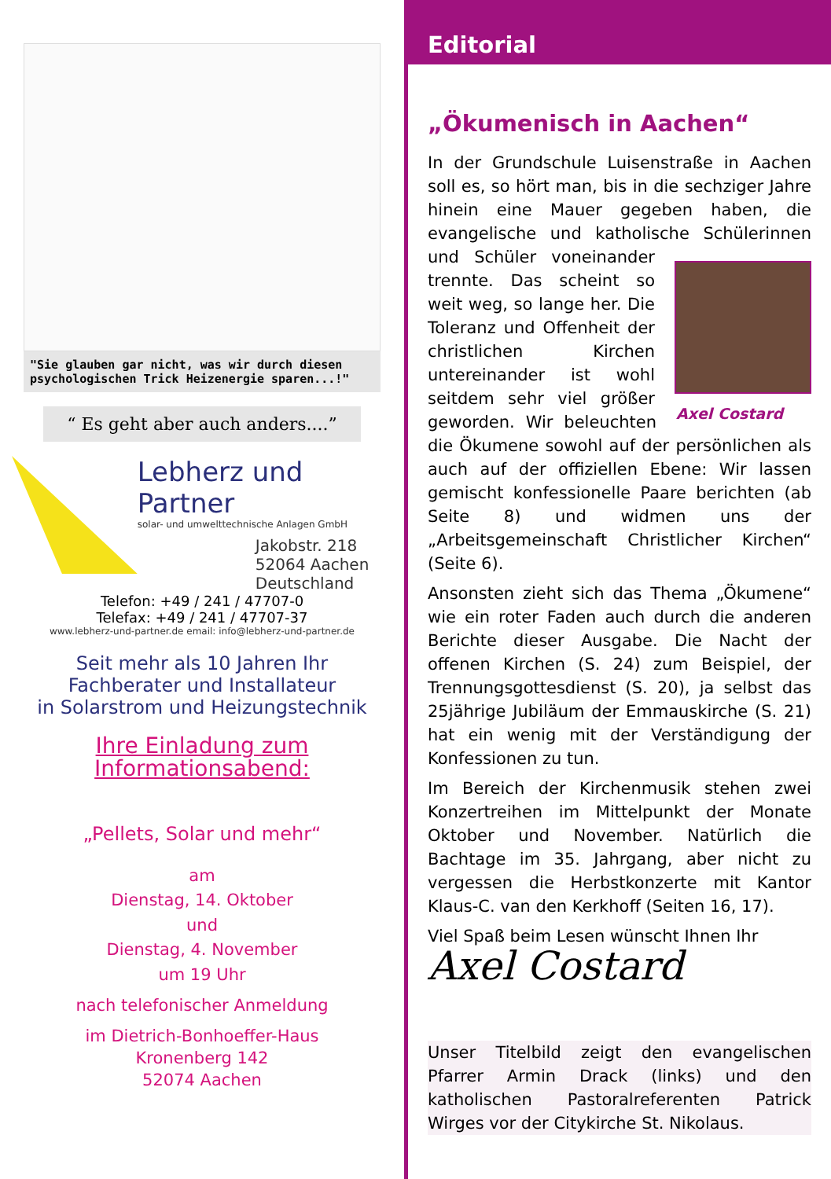"Sie glauben gar nicht, was wir durch diesen psychologischen Trick Heizenergie sparen...!"
“ Es geht aber auch anders....”
Lebherz und Partner
solar- und umwelttechnische Anlagen GmbH
Jakobstr. 218
52064 Aachen
Deutschland
Telefon: +49 / 241 / 47707-0
Telefax: +49 / 241 / 47707-37
www.lebherz-und-partner.de email: info@lebherz-und-partner.de
Seit mehr als 10 Jahren Ihr
Fachberater und Installateur
in Solarstrom und Heizungstechnik
Ihre Einladung zum
Informationsabend:
„Pellets, Solar und mehr“
am
Dienstag, 14. Oktober
und
Dienstag, 4. November
um 19 Uhr
nach telefonischer Anmeldung
im Dietrich-Bonhoeffer-Haus
Kronenberg 142
52074 Aachen
Editorial
„Ökumenisch in Aachen“
In der Grundschule Luisenstraße in Aachen soll es, so hört man, bis in die sechziger Jahre hinein eine Mauer gegeben haben, die evangelische und katholische Schülerinnen und Schüler voneinander Axel Costard trennte. Das scheint so weit weg, so lange her. Die Toleranz und Offenheit der christlichen Kirchen untereinander ist wohl seitdem sehr viel größer geworden. Wir beleuchten die Ökumene sowohl auf der persönlichen als auch auf der offiziellen Ebene: Wir lassen gemischt konfessionelle Paare berichten (ab Seite 8) und widmen uns der „Arbeitsgemeinschaft Christlicher Kirchen“ (Seite 6).
Ansonsten zieht sich das Thema „Ökumene“ wie ein roter Faden auch durch die anderen Berichte dieser Ausgabe. Die Nacht der offenen Kirchen (S. 24) zum Beispiel, der Trennungsgottesdienst (S. 20), ja selbst das 25jährige Jubiläum der Emmauskirche (S. 21) hat ein wenig mit der Verständigung der Konfessionen zu tun.
Im Bereich der Kirchenmusik stehen zwei Konzertreihen im Mittelpunkt der Monate Oktober und November. Natürlich die Bachtage im 35. Jahrgang, aber nicht zu vergessen die Herbstkonzerte mit Kantor Klaus-C. van den Kerkhoff (Seiten 16, 17).
Viel Spaß beim Lesen wünscht Ihnen Ihr
Axel Costard
Unser Titelbild zeigt den evangelischen Pfarrer Armin Drack (links) und den katholischen Pastoralreferenten Patrick Wirges vor der Citykirche St. Nikolaus.